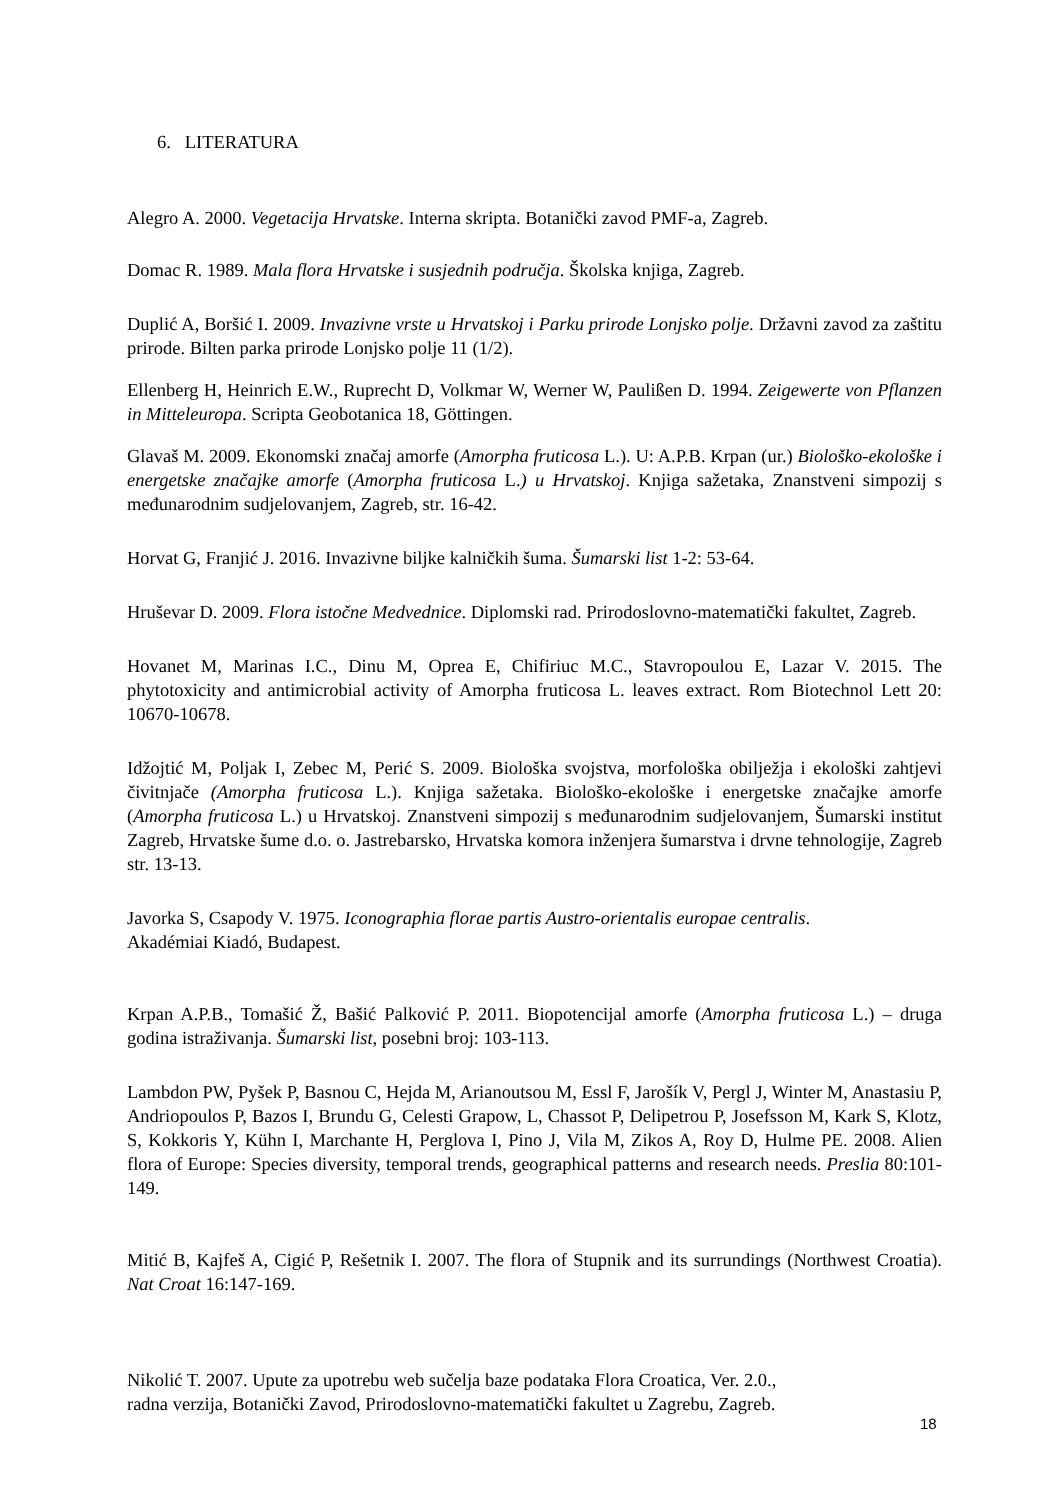6. LITERATURA
Alegro A. 2000. Vegetacija Hrvatske. Interna skripta. Botanički zavod PMF-a, Zagreb.
Domac R. 1989. Mala flora Hrvatske i susjednih područja. Školska knjiga, Zagreb.
Duplić A, Boršić I. 2009. Invazivne vrste u Hrvatskoj i Parku prirode Lonjsko polje. Državni zavod za zaštitu prirode. Bilten parka prirode Lonjsko polje 11 (1/2).
Ellenberg H, Heinrich E.W., Ruprecht D, Volkmar W, Werner W, Paulißen D. 1994. Zeigewerte von Pflanzen in Mitteleuropa. Scripta Geobotanica 18, Göttingen.
Glavaš M. 2009. Ekonomski značaj amorfe (Amorpha fruticosa L.). U: A.P.B. Krpan (ur.) Biološko-ekološke i energetske značajke amorfe (Amorpha fruticosa L.) u Hrvatskoj. Knjiga sažetaka, Znanstveni simpozij s međunarodnim sudjelovanjem, Zagreb, str. 16-42.
Horvat G, Franjić J. 2016. Invazivne biljke kalničkih šuma. Šumarski list 1-2: 53-64.
Hruševar D. 2009. Flora istočne Medvednice. Diplomski rad. Prirodoslovno-matematički fakultet, Zagreb.
Hovanet M, Marinas I.C., Dinu M, Oprea E, Chifiriuc M.C., Stavropoulou E, Lazar V. 2015. The phytotoxicity and antimicrobial activity of Amorpha fruticosa L. leaves extract. Rom Biotechnol Lett 20: 10670-10678.
Idžojtić M, Poljak I, Zebec M, Perić S. 2009. Biološka svojstva, morfološka obilježja i ekološki zahtjevi čivitnjače (Amorpha fruticosa L.). Knjiga sažetaka. Biološko-ekološke i energetske značajke amorfe (Amorpha fruticosa L.) u Hrvatskoj. Znanstveni simpozij s međunarodnim sudjelovanjem, Šumarski institut Zagreb, Hrvatske šume d.o. o. Jastrebarsko, Hrvatska komora inženjera šumarstva i drvne tehnologije, Zagreb str. 13-13.
Javorka S, Csapody V. 1975. Iconographia florae partis Austro-orientalis europae centralis.
Akadémiai Kiadó, Budapest.
Krpan A.P.B., Tomašić Ž, Bašić Palković P. 2011. Biopotencijal amorfe (Amorpha fruticosa L.) – druga godina istraživanja. Šumarski list, posebni broj: 103-113.
Lambdon PW, Pyšek P, Basnou C, Hejda M, Arianoutsou M, Essl F, Jarošík V, Pergl J, Winter M, Anastasiu P, Andriopoulos P, Bazos I, Brundu G, Celesti Grapow, L, Chassot P, Delipetrou P, Josefsson M, Kark S, Klotz, S, Kokkoris Y, Kühn I, Marchante H, Perglova I, Pino J, Vila M, Zikos A, Roy D, Hulme PE. 2008. Alien flora of Europe: Species diversity, temporal trends, geographical patterns and research needs. Preslia 80:101-149.
Mitić B, Kajfeš A, Cigić P, Rešetnik I. 2007. The flora of Stupnik and its surrundings (Northwest Croatia). Nat Croat 16:147-169.
Nikolić T. 2007. Upute za upotrebu web sučelja baze podataka Flora Croatica, Ver. 2.0.,
radna verzija, Botanički Zavod, Prirodoslovno-matematički fakultet u Zagrebu, Zagreb.
18